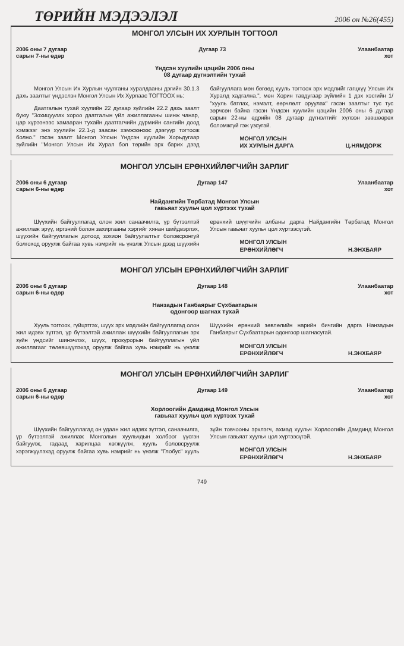ТӨРИЙН МЭДЭЭЛЭЛ 2006 он №26(455)
МОНГОЛ УЛСЫН ИХ ХУРЛЫН ТОГТООЛ
2006 оны 7 дугаар
сарын 7-ны өдөр
Дугаар 73 Улаанбаатар
хот
Үндсэн хуулийн цэцийн 2006 оны
08 дугаар дүгнэлтийн тухай
Монгол Улсын Их Хурлын чуулганы хуралдааны дэгийн 30.1.3 дахь заалтыг үндэслэн Монгол Улсын Их Хурлаас ТОГТООХ нь:
Даатгалын тухай хуулийн 22 дугаар зүйлийн 22.2 дахь заалт буюу "Зохицуулах хороо даатгалын үйл ажиллагааны шинж чанар, цар хүрээнээс хамааран тухайн даатгагчийн дүрмийн сангийн доод хэмжээг энэ хуулийн 22.1-д заасан хэмжээнээс дээгүүр тогтоож болно." гэсэн заалт Монгол Улсын Үндсэн хуулийн Хорьдугаар зүйлийн "Монгол Улсын Их Хурал бол төрийн эрх барих дээд байгууллага мөн бөгөөд хууль тогтоох эрх мэдлийг гагцхүү Улсын Их Хуралд хадгална.", мөн Хорин тавдугаар зүйлийн 1 дэх хэсгийн 1/ "хууль батлах, нэмэлт, өөрчлөлт оруулах" гэсэн заалтыг тус тус зөрчсөн байна гэсэн Үндсэн хуулийн цэцийн 2006 оны 6 дугаар сарын 22-ны өдрийн 08 дугаар дүгнэлтийг хүлээн зөвшөөрөх боломжгүй гэж үзсугэй.
МОНГОЛ УЛСЫН
ИХ ХУРЛЫН ДАРГА
Ц.НЯМДОРЖ
МОНГОЛ УЛСЫН ЕРӨНХИЙЛӨГЧИЙН ЗАРЛИГ
2006 оны 6 дугаар
сарын 6-ны өдөр
Дугаар 147 Улаанбаатар
хот
Найдангийн Төрбатад Монгол Улсын
гавьяат хуульч цол хүртээх тухай
Шүүхийн байгууллагад олон жил санаачилга, үр бүтээлтэй ажиллаж эрүү, иргэний болон захиргааны хэргийг хянан шийдвэрлэх, шүүхийн байгууллагын дотоод зохион байгуулалтыг боловсронгуй болгоход оруулж байгаа хувь нэмрийг нь үнэлж Улсын дээд шүүхийн ерөнхий шүүгчийн албаны дарга Найдангийн Төрбатад Монгол Улсын гавьяат хуульч цол хүртээсүгэй.
МОНГОЛ УЛСЫН
ЕРӨНХИЙЛӨГЧ
Н.ЭНХБАЯР
МОНГОЛ УЛСЫН ЕРӨНХИЙЛӨГЧИЙН ЗАРЛИГ
2006 оны 6 дугаар
сарын 6-ны өдөр
Дугаар 148 Улаанбаатар
хот
Нанзадын Ганбаярыг Сүхбаатарын
одонгоор шагнах тухай
Хууль тогтоох, гүйцэтгэх, шүүх эрх мэдлийн байгууллагад олон жил идэвх зүтгэл, үр бүтээлтэй ажиллаж шүүхийн байгууллагын эрх зүйн үндсийг шинэчлэх, шүүх, прокурорын байгууллагын үйл ажиллагааг төлөвшүүлэхэд оруулж байгаа хувь нэмрийг нь үнэлж Шүүхийн ерөнхий зөвлөлийн нарийн бичгийн дарга Нанзадын Ганбаярыг Сүхбаатарын одонгоор шагнасугай.
МОНГОЛ УЛСЫН
ЕРӨНХИЙЛӨГЧ
Н.ЭНХБАЯР
МОНГОЛ УЛСЫН ЕРӨНХИЙЛӨГЧИЙН ЗАРЛИГ
2006 оны 6 дугаар
сарын 6-ны өдөр
Дугаар 149 Улаанбаатар
хот
Хорлоогийн Дамдинд Монгол Улсын
гавьяат хуульч цол хүртээх тухай
Шүүхийн байгууллагад он удаан жил идэвх зүтгэл, санаачилга, үр бүтээлтэй ажиллаж Монголын хуульчдын холбоог үүсгэн байгуулж, гадаад харилцаа хөгжүүлж, хууль боловсруулж хэрэгжүүлэхэд оруулж байгаа хувь нэмрийг нь үнэлж "Глобус" хууль зүйн товчооны эрхлэгч, ахмад хуульч Хорлоогийн Дамдинд Монгол Улсын гавьяат хуульч цол хүртээсүгэй.
МОНГОЛ УЛСЫН
ЕРӨНХИЙЛӨГЧ
Н.ЭНХБАЯР
749